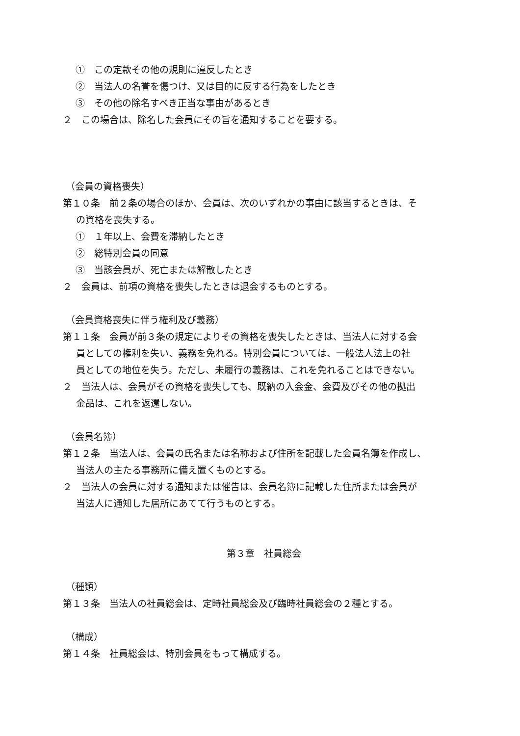①　この定款その他の規則に違反したとき
②　当法人の名誉を傷つけ、又は目的に反する行為をしたとき
③　その他の除名すべき正当な事由があるとき
２　この場合は、除名した会員にその旨を通知することを要する。
（会員の資格喪失）
第１０条　前２条の場合のほか、会員は、次のいずれかの事由に該当するときは、そ
の資格を喪失する。
①　１年以上、会費を滞納したとき
②　総特別会員の同意
③　当該会員が、死亡または解散したとき
２　会員は、前項の資格を喪失したときは退会するものとする。
（会員資格喪失に伴う権利及び義務）
第１１条　会員が前３条の規定によりその資格を喪失したときは、当法人に対する会
員としての権利を失い、義務を免れる。特別会員については、一般法人法上の社
員としての地位を失う。ただし、未履行の義務は、これを免れることはできない。
２　当法人は、会員がその資格を喪失しても、既納の入会金、会費及びその他の拠出
金品は、これを返還しない。
（会員名簿）
第１２条　当法人は、会員の氏名または名称および住所を記載した会員名簿を作成し、
当法人の主たる事務所に備え置くものとする。
２　当法人の会員に対する通知または催告は、会員名簿に記載した住所または会員が
当法人に通知した居所にあてて行うものとする。
第３章　社員総会
（種類）
第１３条　当法人の社員総会は、定時社員総会及び臨時社員総会の２種とする。
（構成）
第１４条　社員総会は、特別会員をもって構成する。